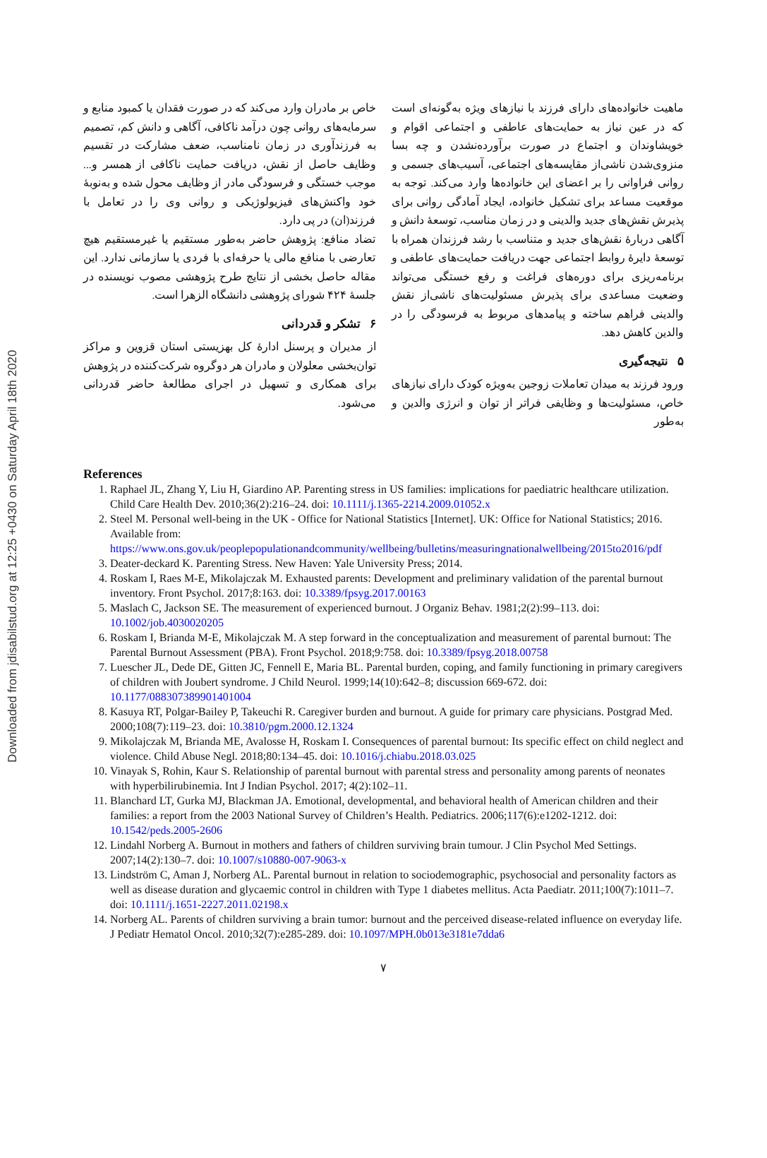Downloaded from jdisabilstud.org at 12:25 +0430 on Saturday April 18th 2020
ماهیت خانواده‌های دارای فرزند با نیازهای ویژه به‌گونه‌ای است که در عین نیاز به حمایت‌های عاطفی و اجتماعی اقوام و خویشاوندان و اجتماع در صورت برآورده‌نشدن و چه بسا منزوی‌شدن ناشی‌از مقایسه‌های اجتماعی، آسیب‌های جسمی و روانی فراوانی را بر اعضای این خانواده‌ها وارد می‌کند. توجه به موقعیت مساعد برای تشکیل خانواده، ایجاد آمادگی روانی برای پذیرش نقش‌های جدید والدینی و در زمان مناسب، توسعهٔ دانش و آگاهی دربارهٔ نقش‌های جدید و متناسب با رشد فرزندان همراه با توسعهٔ دایرهٔ روابط اجتماعی جهت دریافت حمایت‌های عاطفی و برنامه‌ریزی برای دوره‌های فراغت و رفع خستگی می‌تواند وضعیت مساعدی برای پذیرش مسئولیت‌های ناشی‌از نقش والدینی فراهم ساخته و پیامدهای مربوط به فرسودگی را در والدین کاهش دهد.
۵ نتیجه‌گیری
ورود فرزند به میدان تعاملات زوجین به‌ویژه کودک دارای نیازهای خاص، مسئولیت‌ها و وظایفی فراتر از توان و انرژی والدین و به‌طور
خاص بر مادران وارد می‌کند که در صورت فقدان یا کمبود منابع و سرمایه‌های روانی چون درآمد ناکافی، آگاهی و دانش کم، تصمیم به فرزندآوری در زمان نامناسب، ضعف مشارکت در تقسیم وظایف حاصل از نقش، دریافت حمایت ناکافی از همسر و... موجب خستگی و فرسودگی مادر از وظایف محول شده و به‌نوبهٔ خود واکنش‌های فیزیولوژیکی و روانی وی را در تعامل با فرزند(ان) در پی دارد.
تضاد منافع: پژوهش حاضر به‌طور مستقیم یا غیرمستقیم هیچ تعارضی با منافع مالی یا حرفه‌ای با فردی یا سازمانی ندارد. این مقاله حاصل بخشی از نتایج طرح پژوهشی مصوب نویسنده در جلسهٔ ۴۲۴ شورای پژوهشی دانشگاه الزهرا است.
۶ تشکر و قدردانی
از مدیران و پرسنل ادارهٔ کل بهزیستی استان قزوین و مراکز توان‌بخشی معلولان و مادران هر دوگروه شرکت‌کننده در پژوهش برای همکاری و تسهیل در اجرای مطالعهٔ حاضر قدردانی می‌شود.
References
1. Raphael JL, Zhang Y, Liu H, Giardino AP. Parenting stress in US families: implications for paediatric healthcare utilization. Child Care Health Dev. 2010;36(2):216–24. doi: 10.1111/j.1365-2214.2009.01052.x
2. Steel M. Personal well-being in the UK - Office for National Statistics [Internet]. UK: Office for National Statistics; 2016. Available from: https://www.ons.gov.uk/peoplepopulationandcommunity/wellbeing/bulletins/measuringnationalwellbeing/2015to2016/pdf
3. Deater-deckard K. Parenting Stress. New Haven: Yale University Press; 2014.
4. Roskam I, Raes M-E, Mikolajczak M. Exhausted parents: Development and preliminary validation of the parental burnout inventory. Front Psychol. 2017;8:163. doi: 10.3389/fpsyg.2017.00163
5. Maslach C, Jackson SE. The measurement of experienced burnout. J Organiz Behav. 1981;2(2):99–113. doi: 10.1002/job.4030020205
6. Roskam I, Brianda M-E, Mikolajczak M. A step forward in the conceptualization and measurement of parental burnout: The Parental Burnout Assessment (PBA). Front Psychol. 2018;9:758. doi: 10.3389/fpsyg.2018.00758
7. Luescher JL, Dede DE, Gitten JC, Fennell E, Maria BL. Parental burden, coping, and family functioning in primary caregivers of children with Joubert syndrome. J Child Neurol. 1999;14(10):642–8; discussion 669-672. doi: 10.1177/088307389901401004
8. Kasuya RT, Polgar-Bailey P, Takeuchi R. Caregiver burden and burnout. A guide for primary care physicians. Postgrad Med. 2000;108(7):119–23. doi: 10.3810/pgm.2000.12.1324
9. Mikolajczak M, Brianda ME, Avalosse H, Roskam I. Consequences of parental burnout: Its specific effect on child neglect and violence. Child Abuse Negl. 2018;80:134–45. doi: 10.1016/j.chiabu.2018.03.025
10. Vinayak S, Rohin, Kaur S. Relationship of parental burnout with parental stress and personality among parents of neonates with hyperbilirubinemia. Int J Indian Psychol. 2017; 4(2):102–11.
11. Blanchard LT, Gurka MJ, Blackman JA. Emotional, developmental, and behavioral health of American children and their families: a report from the 2003 National Survey of Children’s Health. Pediatrics. 2006;117(6):e1202-1212. doi: 10.1542/peds.2005-2606
12. Lindahl Norberg A. Burnout in mothers and fathers of children surviving brain tumour. J Clin Psychol Med Settings. 2007;14(2):130–7. doi: 10.1007/s10880-007-9063-x
13. Lindström C, Aman J, Norberg AL. Parental burnout in relation to sociodemographic, psychosocial and personality factors as well as disease duration and glycaemic control in children with Type 1 diabetes mellitus. Acta Paediatr. 2011;100(7):1011–7. doi: 10.1111/j.1651-2227.2011.02198.x
14. Norberg AL. Parents of children surviving a brain tumor: burnout and the perceived disease-related influence on everyday life. J Pediatr Hematol Oncol. 2010;32(7):e285-289. doi: 10.1097/MPH.0b013e3181e7dda6
۷